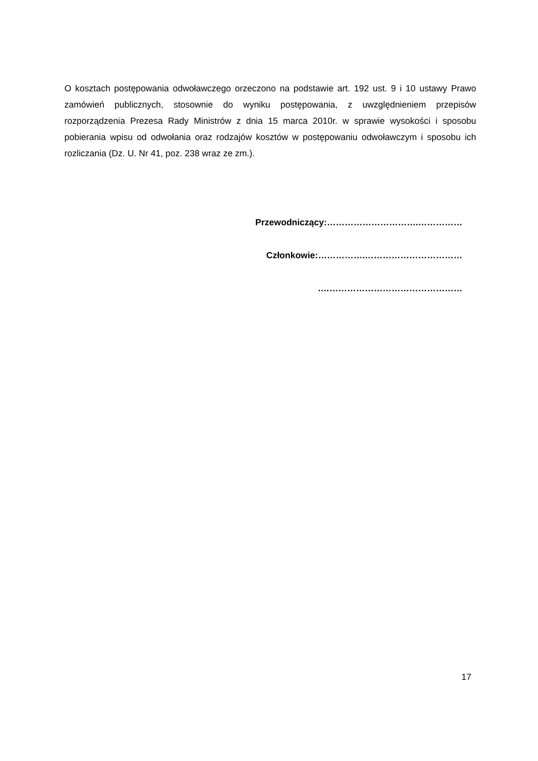O kosztach postępowania odwoławczego orzeczono na podstawie art. 192 ust. 9 i 10 ustawy Prawo zamówień publicznych, stosownie do wyniku postępowania, z uwzględnieniem przepisów rozporządzenia Prezesa Rady Ministrów z dnia 15 marca 2010r. w sprawie wysokości i sposobu pobierania wpisu od odwołania oraz rodzajów kosztów w postępowaniu odwoławczym i sposobu ich rozliczania (Dz. U. Nr 41, poz. 238 wraz ze zm.).
Przewodniczący:………………………….……………
Członkowie:…………….……………………………
.…………………………………………
17